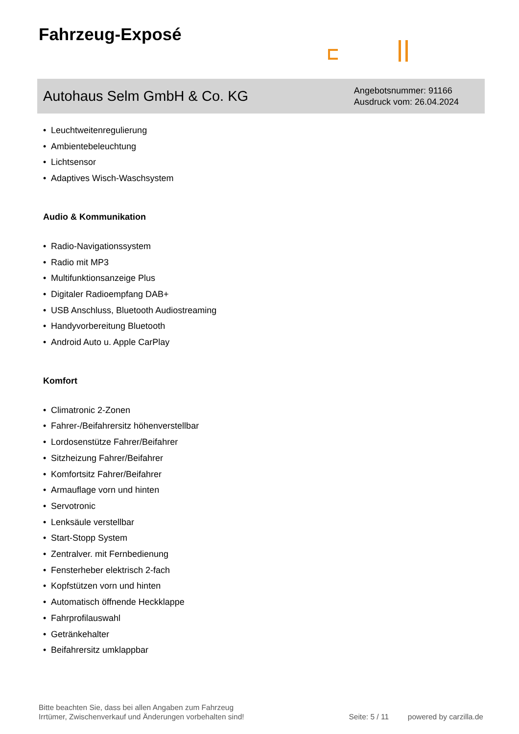Fahrzeug-Exposé
Autohaus Selm GmbH & Co. KG
Angebotsnummer: 91166
Ausdruck vom: 26.04.2024
• Leuchtweitenregulierung
• Ambientebeleuchtung
• Lichtsensor
• Adaptives Wisch-Waschsystem
Audio & Kommunikation
• Radio-Navigationssystem
• Radio mit MP3
• Multifunktionsanzeige Plus
• Digitaler Radioempfang DAB+
• USB Anschluss, Bluetooth Audiostreaming
• Handyvorbereitung Bluetooth
• Android Auto u. Apple CarPlay
Komfort
• Climatronic 2-Zonen
• Fahrer-/Beifahrersitz höhenverstellbar
• Lordosenstütze Fahrer/Beifahrer
• Sitzheizung Fahrer/Beifahrer
• Komfortsitz Fahrer/Beifahrer
• Armauflage vorn und hinten
• Servotronic
• Lenksäule verstellbar
• Start-Stopp System
• Zentralver. mit Fernbedienung
• Fensterheber elektrisch 2-fach
• Kopfstützen vorn und hinten
• Automatisch öffnende Heckklappe
• Fahrprofilauswahl
• Getränkehalter
• Beifahrersitz umklappbar
Bitte beachten Sie, dass bei allen Angaben zum Fahrzeug
Irrtümer, Zwischenverkauf und Änderungen vorbehalten sind!
Seite: 5 / 11 powered by carzilla.de